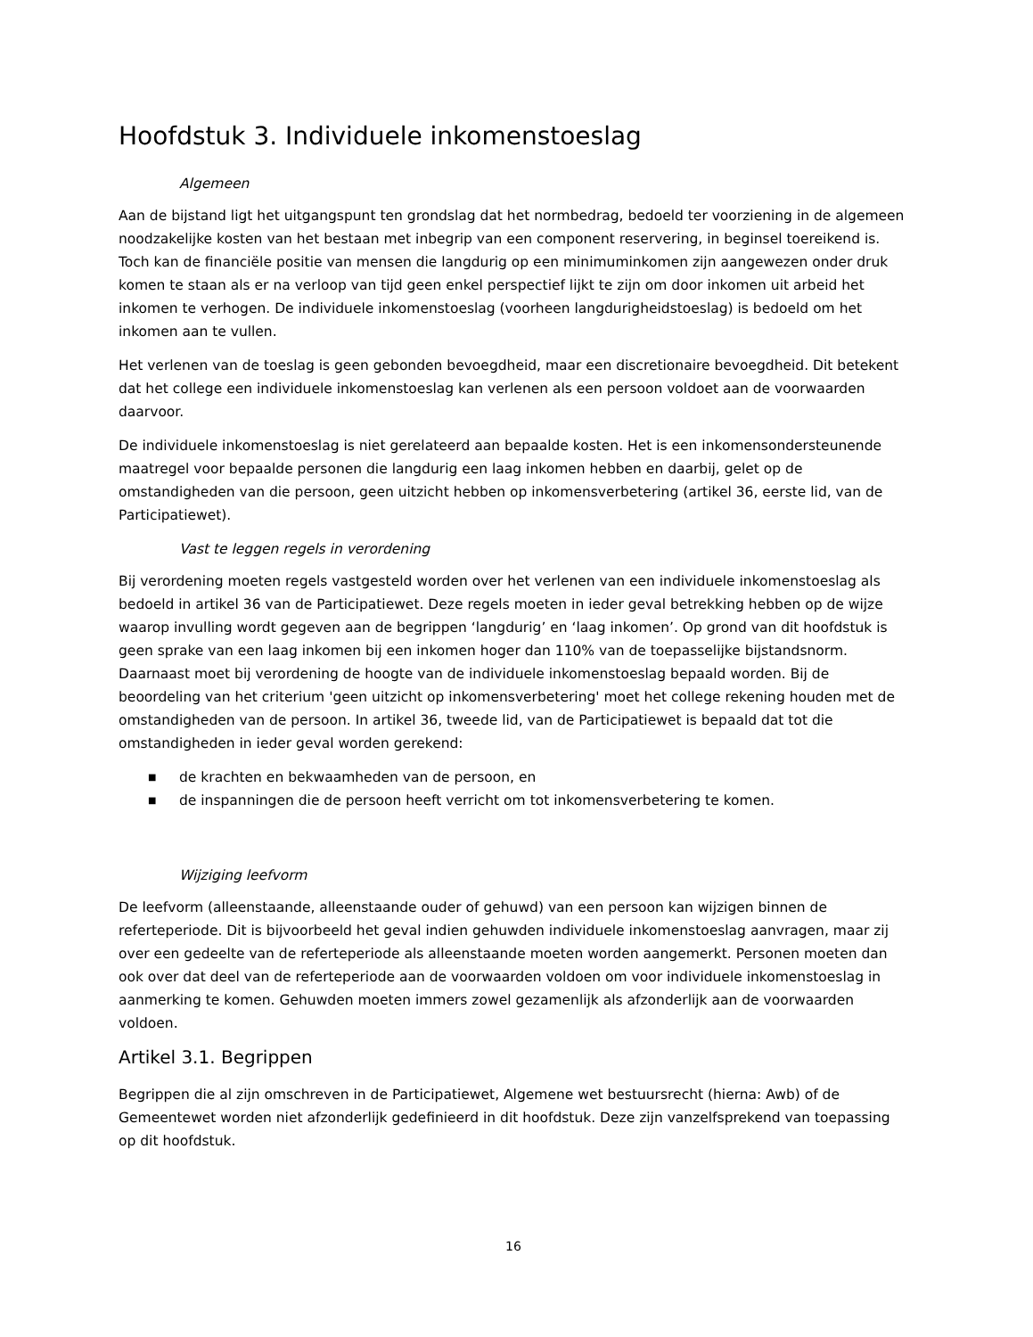Hoofdstuk 3. Individuele inkomenstoeslag
Algemeen
Aan de bijstand ligt het uitgangspunt ten grondslag dat het normbedrag, bedoeld ter voorziening in de algemeen noodzakelijke kosten van het bestaan met inbegrip van een component reservering, in beginsel toereikend is. Toch kan de financiële positie van mensen die langdurig op een minimuminkomen zijn aangewezen onder druk komen te staan als er na verloop van tijd geen enkel perspectief lijkt te zijn om door inkomen uit arbeid het inkomen te verhogen. De individuele inkomenstoeslag (voorheen langdurigheidstoeslag) is bedoeld om het inkomen aan te vullen.
Het verlenen van de toeslag is geen gebonden bevoegdheid, maar een discretionaire bevoegdheid. Dit betekent dat het college een individuele inkomenstoeslag kan verlenen als een persoon voldoet aan de voorwaarden daarvoor.
De individuele inkomenstoeslag is niet gerelateerd aan bepaalde kosten. Het is een inkomensondersteunende maatregel voor bepaalde personen die langdurig een laag inkomen hebben en daarbij, gelet op de omstandigheden van die persoon, geen uitzicht hebben op inkomensverbetering (artikel 36, eerste lid, van de Participatiewet).
Vast te leggen regels in verordening
Bij verordening moeten regels vastgesteld worden over het verlenen van een individuele inkomenstoeslag als bedoeld in artikel 36 van de Participatiewet. Deze regels moeten in ieder geval betrekking hebben op de wijze waarop invulling wordt gegeven aan de begrippen ‘langdurig’ en ‘laag inkomen’. Op grond van dit hoofdstuk is geen sprake van een laag inkomen bij een inkomen hoger dan 110% van de toepasselijke bijstandsnorm. Daarnaast moet bij verordening de hoogte van de individuele inkomenstoeslag bepaald worden. Bij de beoordeling van het criterium 'geen uitzicht op inkomensverbetering' moet het college rekening houden met de omstandigheden van de persoon. In artikel 36, tweede lid, van de Participatiewet is bepaald dat tot die omstandigheden in ieder geval worden gerekend:
■ de krachten en bekwaamheden van de persoon, en
■ de inspanningen die de persoon heeft verricht om tot inkomensverbetering te komen.
Wijziging leefvorm
De leefvorm (alleenstaande, alleenstaande ouder of gehuwd) van een persoon kan wijzigen binnen de referteperiode. Dit is bijvoorbeeld het geval indien gehuwden individuele inkomenstoeslag aanvragen, maar zij over een gedeelte van de referteperiode als alleenstaande moeten worden aangemerkt. Personen moeten dan ook over dat deel van de referteperiode aan de voorwaarden voldoen om voor individuele inkomenstoeslag in aanmerking te komen. Gehuwden moeten immers zowel gezamenlijk als afzonderlijk aan de voorwaarden voldoen.
Artikel 3.1. Begrippen
Begrippen die al zijn omschreven in de Participatiewet, Algemene wet bestuursrecht (hierna: Awb) of de Gemeentewet worden niet afzonderlijk gedefinieerd in dit hoofdstuk. Deze zijn vanzelfsprekend van toepassing op dit hoofdstuk.
16